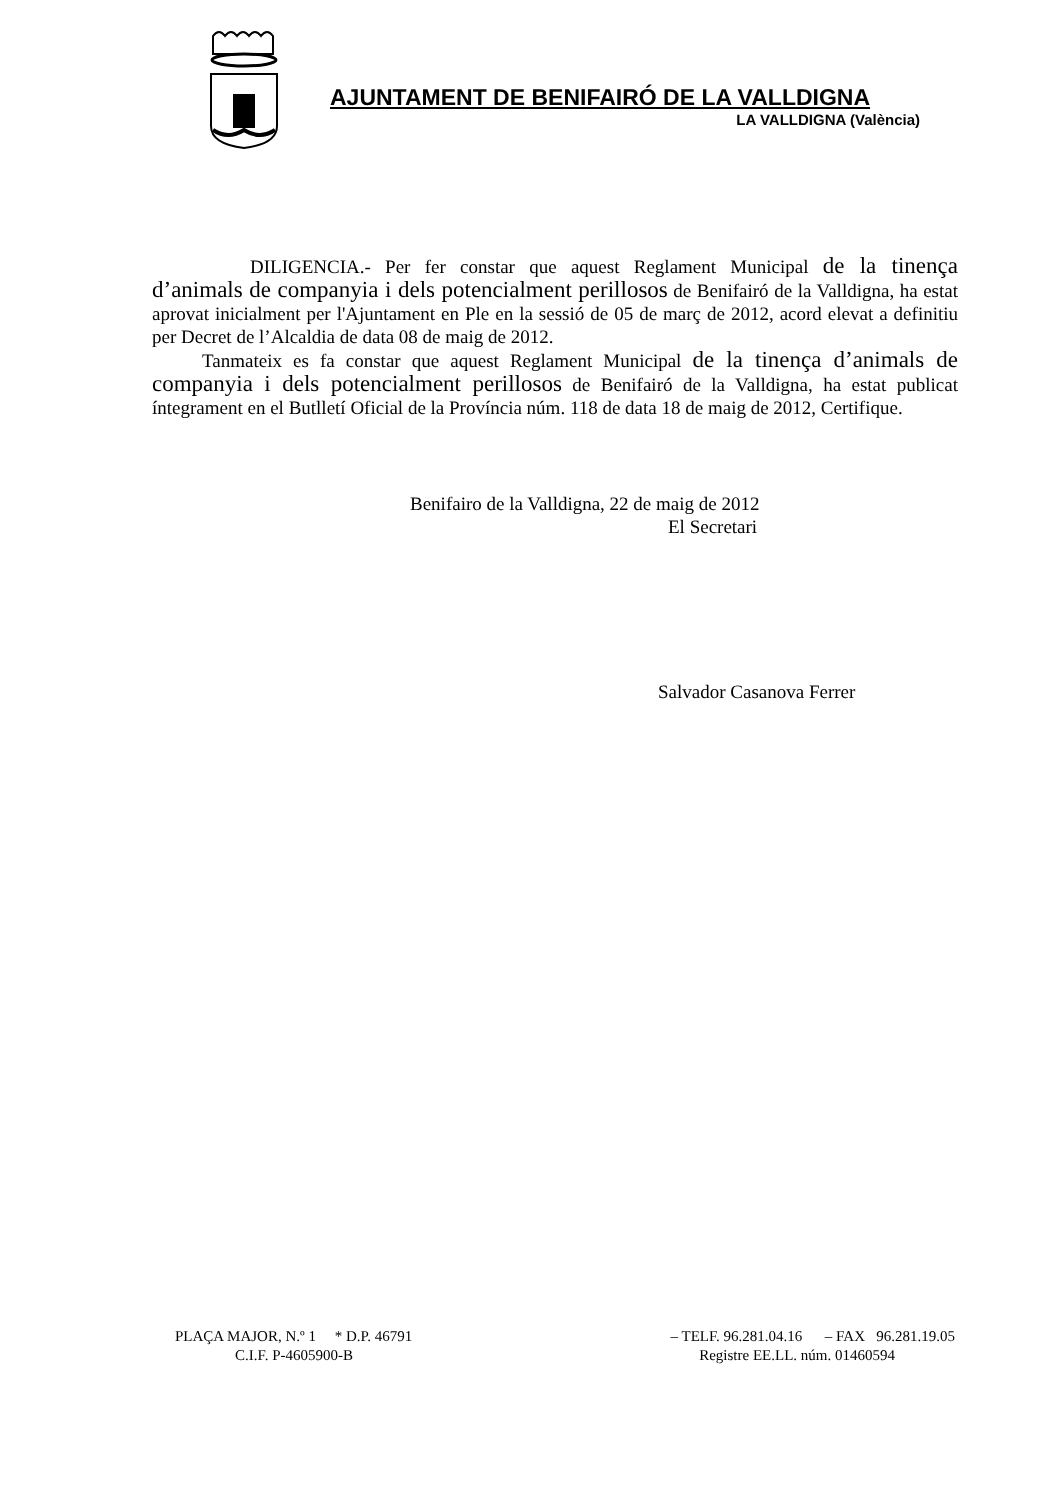AJUNTAMENT DE BENIFAIRÓ DE LA VALLDIGNA
LA VALLDIGNA (València)
DILIGENCIA.- Per fer constar que aquest Reglament Municipal de la tinença d’animals de companyia i dels potencialment perillosos de Benifairó de la Valldigna, ha estat aprovat inicialment per l'Ajuntament en Ple en la sessió de 05 de març de 2012, acord elevat a definitiu per Decret de l’Alcaldia de data 08 de maig de 2012.
Tanmateix es fa constar que aquest Reglament Municipal de la tinença d’animals de companyia i dels potencialment perillosos de Benifairó de la Valldigna, ha estat publicat íntegrament en el Butlletí Oficial de la Província núm. 118 de data 18 de maig de 2012, Certifique.
Benifairo de la Valldigna, 22 de maig de 2012
El Secretari
Salvador Casanova Ferrer
PLAÇA MAJOR, N.º 1 * D.P. 46791 – TELF. 96.281.04.16 – FAX 96.281.19.05
C.I.F. P-4605900-B Registre EE.LL. núm. 01460594